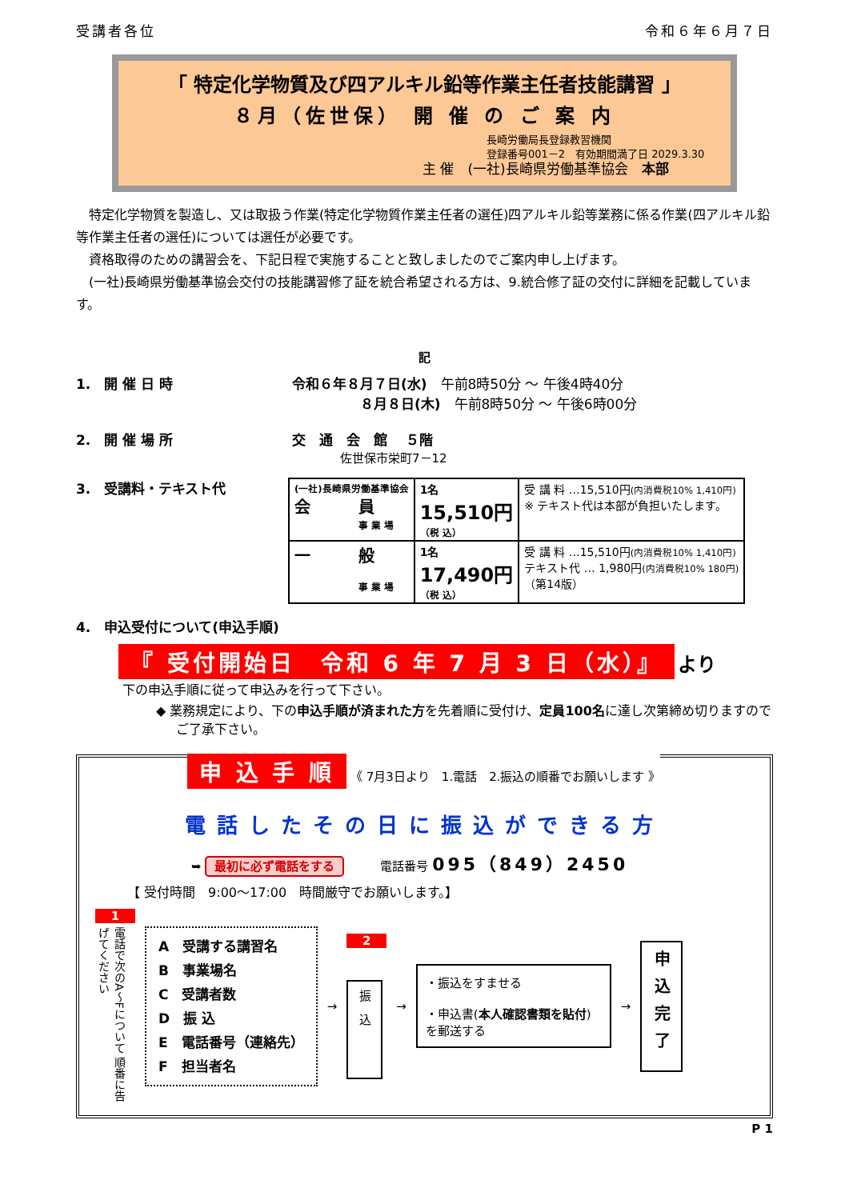受講者各位 令和６年６月７日
「 特定化学物質及び四アルキル鉛等作業主任者技能講習 」
８月（佐世保） 開 催 の ご 案 内
長崎労働局長登録教習機関
登録番号001－2　有効期間満了日 2029.3.30
主 催　(一社)長崎県労働基準協会　本部
　特定化学物質を製造し、又は取扱う作業(特定化学物質作業主任者の選任)四アルキル鉛等業務に係る作業(四アルキル鉛等作業主任者の選任)については選任が必要です。
　資格取得のための講習会を、下記日程で実施することと致しましたのでご案内申し上げます。
　(一社)長崎県労働基準協会交付の技能講習修了証を統合希望される方は、9.統合修了証の交付に詳細を記載しています。
記
1.　開 催 日 時 令和６年８月７日(水)　午前8時50分 ～ 午後4時40分
　　　　　８月８日(木)　午前8時50分 ～ 午後6時00分
2.　開 催 場 所 交　通　会　館　 ５階
　　　　佐世保市栄町7－12
3.　受講料・テキスト代
| (一社)長崎県労働基準協会 会 員 事 業 場 | 1名 15,510円 （税 込） | 受 講 料 …15,510円 (内消費税10% 1,410円) ※ テキスト代は本部が負担いたします。 |
| 一 般 事 業 場 | 1名 17,490円 （税 込） | 受 講 料 …15,510円 (内消費税10% 1,410円) テキスト代 … 1,980円 (内消費税10% 180円) （第14版） |
4.　申込受付について(申込手順)
『 受付開始日　令和 6 年 7 月 3 日（水）』 より
下の申込手順に従って申込みを行って下さい。
◆ 業務規定により、下の申込手順が済まれた方を先着順に受付け、定員100名に達し次第締め切りますのでご了承下さい。
申 込 手 順 《 7月3日より　1.電話　2.振込の順番でお願いします 》
電話したその日に振込ができる方
➥ 最初に必ず電話をする　　　電話番号 095（849）2450
【 受付時間　9:00～17:00　時間厳守でお願いします。】
1
電話で次のA～Fについて 順番に告げてください
A　受講する講習名
B　事業場名
C　受講者数
D　振 込
E　電話番号（連絡先）
F　担当者名
→
2
振　込
→
・振込をすませる
・申込書(本人確認書類を貼付)を郵送する
→
申込完了
P 1